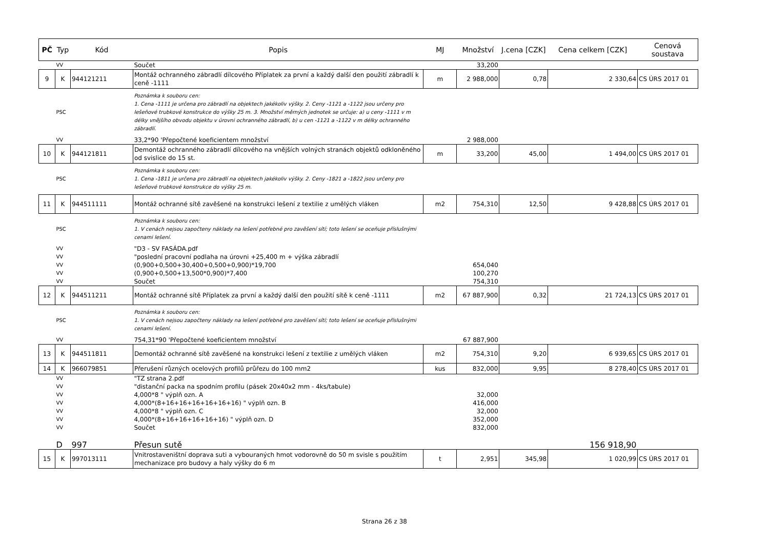| PČ | Typ | Kód | Popis | MJ | Množství | J.cena [CZK] | Cena celkem [CZK] | Cenová soustava |
| --- | --- | --- | --- | --- | --- | --- | --- | --- |
| | VV | | Součet | | 33,200 | | | |
| 9 | K | 944121211 | Montáž ochranného zábradlí dílcového Příplatek za první a každý další den použití zábradlí k ceně -1111 | m | 2 988,000 | 0,78 | 2 330,64 | CS ÚRS 2017 01 |
| | PSC | | Poznámka k souboru cen: 1. Cena -1111 je určena pro zábradlí na objektech jakékoliv výšky. 2. Ceny -1121 a -1122 jsou určeny pro lešeňové trubkové konstrukce do výšky 25 m. 3. Množství měrných jednotek se určuje: a) u ceny -1111 v m délky vnějšího obvodu objektu v úrovni ochranného zábradlí, b) u cen -1121 a -1122 v m délky ochranného zábradlí. | | | | | |
| | VV | | 33,2*90 'Přepočtené koeficientem množství | | 2 988,000 | | | |
| 10 | K | 944121811 | Demontáž ochranného zábradlí dílcového na vnějších volných stranách objektů odkloněného od svislice do 15 st. | m | 33,200 | 45,00 | 1 494,00 | CS ÚRS 2017 01 |
| | PSC | | Poznámka k souboru cen: 1. Cena -1811 je určena pro zábradlí na objektech jakékoliv výšky. 2. Ceny -1821 a -1822 jsou určeny pro lešeňové trubkové konstrukce do výšky 25 m. | | | | | |
| 11 | K | 944511111 | Montáž ochranné sítě zavěšené na konstrukci lešení z textilie z umělých vláken | m2 | 754,310 | 12,50 | 9 428,88 | CS ÚRS 2017 01 |
| | PSC | | Poznámka k souboru cen: 1. V cenách nejsou započteny náklady na lešení potřebné pro zavěšení sítí; toto lešení se oceňuje příslušnými cenami lešení. | | | | | |
| | VV | | "D3 - SV FASÁDA.pdf | | | | | |
| | VV | | "poslední pracovní podlaha na úrovni +25,400 m + výška zábradlí | | | | | |
| | VV | | (0,900+0,500+30,400+0,500+0,900)*19,700 | | 654,040 | | | |
| | VV | | (0,900+0,500+13,500*0,900)*7,400 | | 100,270 | | | |
| | VV | | Součet | | 754,310 | | | |
| 12 | K | 944511211 | Montáž ochranné sítě Příplatek za první a každý další den použití sítě k ceně -1111 | m2 | 67 887,900 | 0,32 | 21 724,13 | CS ÚRS 2017 01 |
| | PSC | | Poznámka k souboru cen: 1. V cenách nejsou započteny náklady na lešení potřebné pro zavěšení sítí; toto lešení se oceňuje příslušnými cenami lešení. | | | | | |
| | VV | | 754,31*90 'Přepočtené koeficientem množství | | 67 887,900 | | | |
| 13 | K | 944511811 | Demontáž ochranné sítě zavěšené na konstrukci lešení z textilie z umělých vláken | m2 | 754,310 | 9,20 | 6 939,65 | CS ÚRS 2017 01 |
| 14 | K | 966079851 | Přerušení různých ocelových profilů průřezu do 100 mm2 | kus | 832,000 | 9,95 | 8 278,40 | CS ÚRS 2017 01 |
| | VV | | "TZ strana 2.pdf | | | | | |
| | VV | | "distanční packa na spodním profilu (pásek 20x40x2 mm - 4ks/tabule) | | | | | |
| | VV | | 4,000*8 " výplň ozn. A | | 32,000 | | | |
| | VV | | 4,000*(8+16+16+16+16+16+16) " výplň ozn. B | | 416,000 | | | |
| | VV | | 4,000*8 " výplň ozn. C | | 32,000 | | | |
| | VV | | 4,000*(8+16+16+16+16+16) " výplň ozn. D | | 352,000 | | | |
| | VV | | Součet | | 832,000 | | | |
| | D | 997 | Přesun sutě | | | | 156 918,90 | |
| 15 | K | 997013111 | Vnitrostaveništní doprava suti a vybouraných hmot vodorovně do 50 m svisle s použitím mechanizace pro budovy a haly výšky do 6 m | t | 2,951 | 345,98 | 1 020,99 | CS ÚRS 2017 01 |
Strana 26 z 38